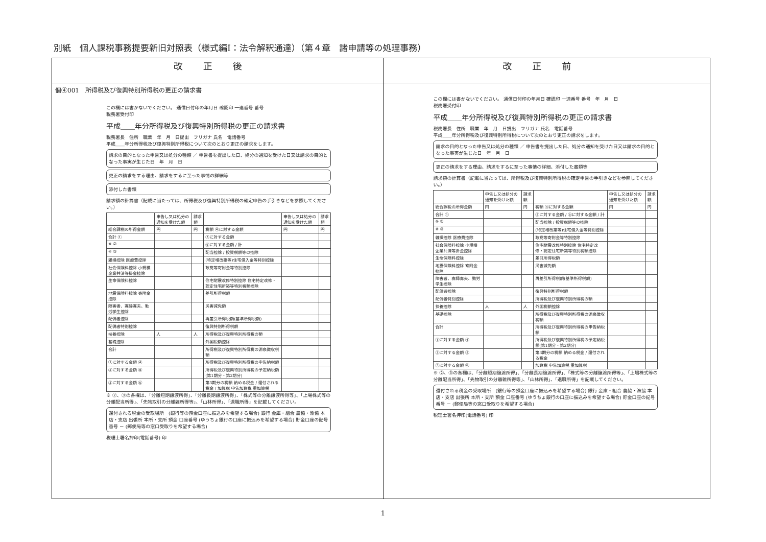別紙　個人課税事務提要新旧対照表（様式編Ⅰ：法令解釈通達）（第４章　諸申請等の処理事務）
| 改正後 | 改正前 |
| --- | --- |
| 個④001 所得税及び復興特別所得税の更正の請求書 この欄には書かないでください。 通信日付印の年月日 確認印 一連番号 番号 税務署受付印 平成＿＿年分所得税及び復興特別所得税の更正の請求書 税務署長 住所 職業 年 月 日提出 フリガナ 氏名 電話番号 平成＿＿年分所得税及び復興特別所得税について次のとおり更正の請求をします。 請求の目的となった申告又は処分の種類 ／ 申告書を提出した日、処分の通知を受けた日又は請求の目的となった事実が生じた日 年 月 日 更正の請求をする理由、請求をするに至った事情の詳細等 添付した書類 請求額の計算書（記載に当たっては、所得税及び復興特別所得税の確定申告の手引きなどを参照してください。） / / 申告し又は処分の通知を受けた額 / 請求額 / / 申告し又は処分の通知を受けた額 / 請求額 / / 総合課税の所得金額 / 円 / 円 / 税額 ④に対する金額 / 円 / 円 / / 合計 ① / / / ⑤に対する金額 / / / / ※ ② / / / ⑥に対する金額 / 計 / / / / ※ ③ / / / 配当控除 / 投資税額等の控除 / / / / 雑損控除 医療費控除 / / / (特定増改築等)住宅借入金等特別控除 / / / / 社会保険料控除 小規模企業共済等掛金控除 / / / 政党等寄附金等特別控除 / / / / 生命保険料控除 / / / 住宅耐震改修特別控除 住宅特定改修・認定住宅新築等特別税額控除 / / / / 地震保険料控除 寄附金控除 / / / 差引所得税額 / / / / 障害者、寡婦寡夫、勤労学生控除 / / / 災害減免額 / / / / 配偶者控除 / / / 再差引所得税額(基準所得税額) / / / / 配偶者特別控除 / / / 復興特別所得税額 / / / / 扶養控除 / 人 / 人 / 所得税及び復興特別所得税の額 / / / / 基礎控除 / / / 外国税額控除 / / / / 合計 / / / 所得税及び復興特別所得税の源泉徴収税額 / / / / ①に対する金額 ④ / / / 所得税及び復興特別所得税の申告納税額 / / / / ②に対する金額 ⑤ / / / 所得税及び復興特別所得税の予定納税額(第1期分・第2期分) / / / / ③に対する金額 ⑥ / / / 第3期分の税額 納める税金 / 還付される税金 / 加算税 申告加算税 重加算税 / / / ※ ②、③の各欄は、「分離短期譲渡所得」、「分離長期譲渡所得」、「株式等の分離譲渡所得等」、「上場株式等の分離配当所得」、「先物取引の分離雑所得等」、「山林所得」、「退職所得」を記載してください。 還付される税金の受取場所 (銀行等の預金口座に振込みを希望する場合) 銀行 金庫・組合 農協・漁協 本店・支店 出張所 本所・支所 預金 口座番号 (ゆうちょ銀行の口座に振込みを希望する場合) 貯金口座の記号番号 － (郵便局等の窓口受取りを希望する場合) 税理士署名押印(電話番号) 印 | この欄には書かないでください。 通信日付印の年月日 確認印 一連番号 番号 年 月 日 税務署受付印 平成＿＿年分所得税及び復興特別所得税の更正の請求書 税務署長 住所 職業 年 月 日提出 フリガナ 氏名 電話番号 平成＿＿年分所得税及び復興特別所得税について次のとおり更正の請求をします。 請求の目的となった申告又は処分の種類 ／ 申告書を提出した日、処分の通知を受けた日又は請求の目的となった事実が生じた日 年 月 日 更正の請求をする理由、請求をするに至った事情の詳細、添付した書類等 請求額の計算書（記載に当たっては、所得税及び復興特別所得税の確定申告の手引きなどを参照してください。） / / 申告し又は処分の通知を受けた額 / 請求額 / / 申告し又は処分の通知を受けた額 / 請求額 / / 総合課税の所得金額 / 円 / 円 / 税額 ④に対する金額 / 円 / 円 / / 合計 ① / / / ⑤に対する金額 / ⑥に対する金額 / 計 / / / / ※ ② / / / 配当控除 / 投資税額等の控除 / / / / ※ ③ / / / (特定増改築等)住宅借入金等特別控除 / / / / 雑損控除 医療費控除 / / / 政党等寄附金等特別控除 / / / / 社会保険料控除 小規模企業共済等掛金控除 / / / 住宅耐震改修特別控除 住宅特定改修・認定住宅新築等特別税額控除 / / / / 生命保険料控除 / / / 差引所得税額 / / / / 地震保険料控除 寄附金控除 / / / 災害減免額 / / / / 障害者、寡婦寡夫、勤労学生控除 / / / 再差引所得税額(基準所得税額) / / / / 配偶者控除 / / / 復興特別所得税額 / / / / 配偶者特別控除 / / / 所得税及び復興特別所得税の額 / / / / 扶養控除 / 人 / 人 / 外国税額控除 / / / / 基礎控除 / / / 所得税及び復興特別所得税の源泉徴収税額 / / / / 合計 / / / 所得税及び復興特別所得税の申告納税額 / / / / ①に対する金額 ④ / / / 所得税及び復興特別所得税の予定納税額(第1期分・第2期分) / / / / ②に対する金額 ⑤ / / / 第3期分の税額 納める税金 / 還付される税金 / / / / ③に対する金額 ⑥ / / / 加算税 申告加算税 重加算税 / / / ※ ②、③の各欄は、「分離短期譲渡所得」、「分離長期譲渡所得」、「株式等の分離譲渡所得等」、「上場株式等の分離配当所得」、「先物取引の分離雑所得等」、「山林所得」、「退職所得」を記載してください。 還付される税金の受取場所 (銀行等の預金口座に振込みを希望する場合) 銀行 金庫・組合 農協・漁協 本店・支店 出張所 本所・支所 預金 口座番号 (ゆうちょ銀行の口座に振込みを希望する場合) 貯金口座の記号番号 － (郵便局等の窓口受取りを希望する場合) 税理士署名押印(電話番号) 印 |
1